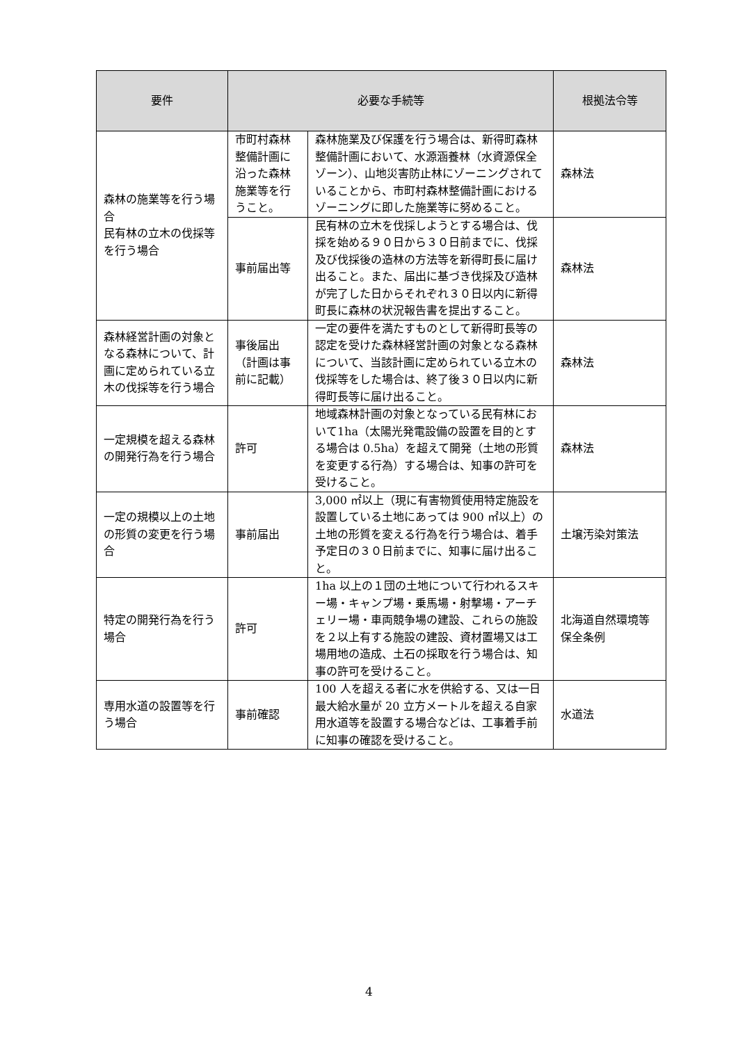| 要件 | 必要な手続等 | | 根拠法令等 |
| --- | --- | --- | --- |
| 森林の施業等を行う場合 民有林の立木の伐採等を行う場合 | 市町村森林整備計画に沿った森林施業等を行うこと。 | 森林施業及び保護を行う場合は、新得町森林整備計画において、水源涵養林（水資源保全ゾーン）、山地災害防止林にゾーニングされていることから、市町村森林整備計画におけるゾーニングに即した施業等に努めること。 | 森林法 |
| | 事前届出等 | 民有林の立木を伐採しようとする場合は、伐採を始める９０日から３０日前までに、伐採及び伐採後の造林の方法等を新得町長に届け出ること。また、届出に基づき伐採及び造林が完了した日からそれぞれ３０日以内に新得町長に森林の状況報告書を提出すること。 | 森林法 |
| 森林経営計画の対象となる森林について、計画に定められている立木の伐採等を行う場合 | 事後届出（計画は事前に記載） | 一定の要件を満たすものとして新得町長等の認定を受けた森林経営計画の対象となる森林について、当該計画に定められている立木の伐採等をした場合は、終了後３０日以内に新得町長等に届け出ること。 | 森林法 |
| 一定規模を超える森林の開発行為を行う場合 | 許可 | 地域森林計画の対象となっている民有林において1ha（太陽光発電設備の設置を目的とする場合は 0.5ha）を超えて開発（土地の形質を変更する行為）する場合は、知事の許可を受けること。 | 森林法 |
| 一定の規模以上の土地の形質の変更を行う場合 | 事前届出 | 3,000 ㎡以上（現に有害物質使用特定施設を設置している土地にあっては 900 ㎡以上）の土地の形質を変える行為を行う場合は、着手予定日の３０日前までに、知事に届け出ること。 | 土壌汚染対策法 |
| 特定の開発行為を行う場合 | 許可 | 1ha 以上の１団の土地について行われるスキー場・キャンプ場・乗馬場・射撃場・アーチェリー場・車両競争場の建設、これらの施設を２以上有する施設の建設、資材置場又は工場用地の造成、土石の採取を行う場合は、知事の許可を受けること。 | 北海道自然環境等保全条例 |
| 専用水道の設置等を行う場合 | 事前確認 | 100 人を超える者に水を供給する、又は一日最大給水量が 20 立方メートルを超える自家用水道等を設置する場合などは、工事着手前に知事の確認を受けること。 | 水道法 |
4